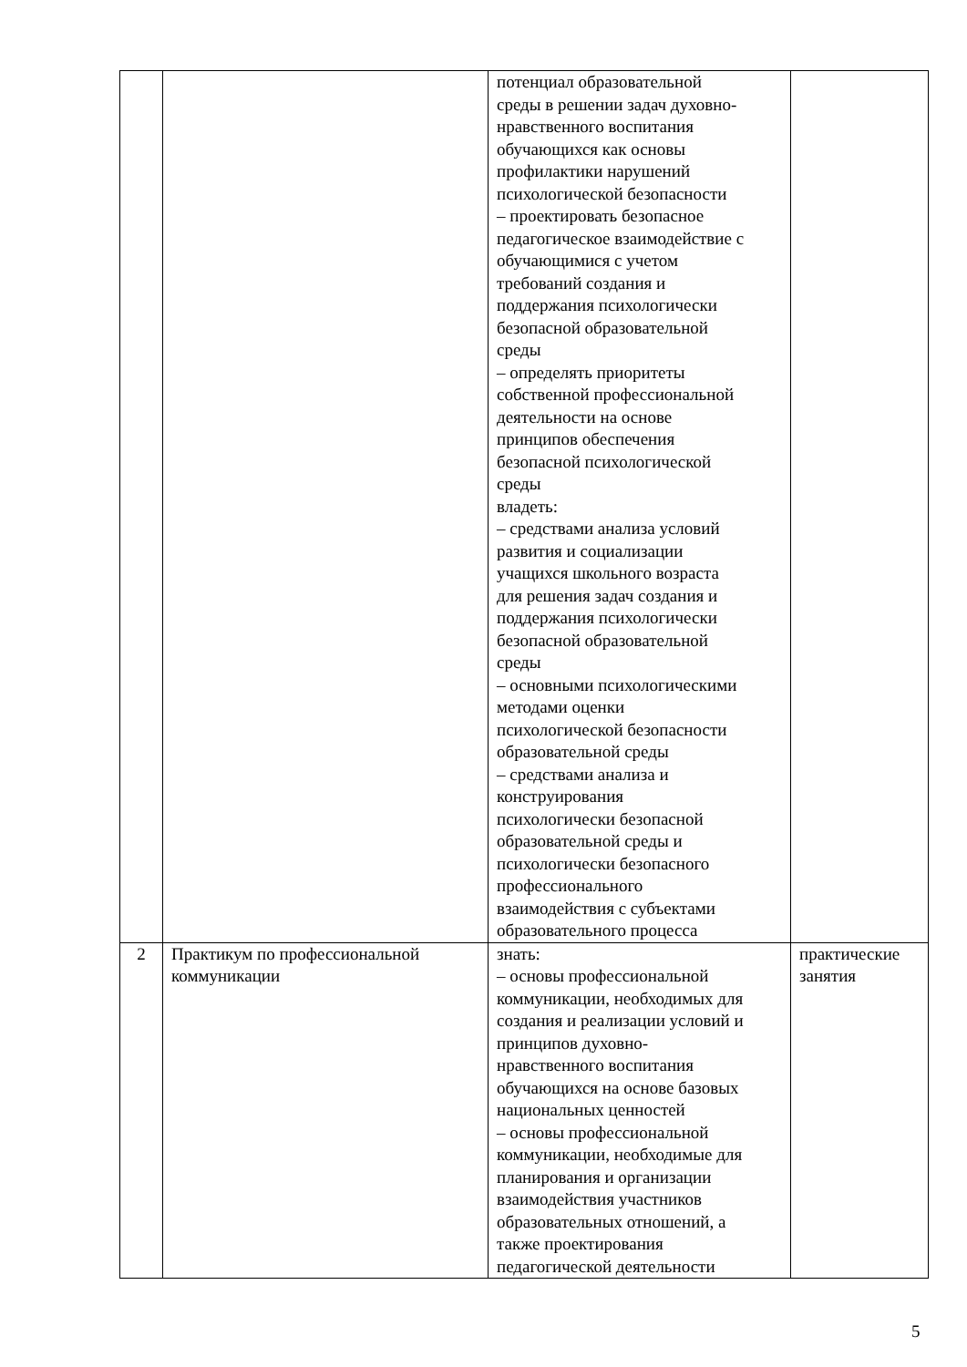| | | потенциал образовательной среды в решении задач духовно- нравственного воспитания обучающихся как основы профилактики нарушений психологической безопасности – проектировать безопасное педагогическое взаимодействие с обучающимися с учетом требований создания и поддержания психологически безопасной образовательной среды – определять приоритеты собственной профессиональной деятельности на основе принципов обеспечения безопасной психологической среды владеть: – средствами анализа условий развития и социализации учащихся школьного возраста для решения задач создания и поддержания психологически безопасной образовательной среды – основными психологическими методами оценки психологической безопасности образовательной среды – средствами анализа и конструирования психологически безопасной образовательной среды и психологически безопасного профессионального взаимодействия с субъектами образовательного процесса | |
| 2 | Практикум по профессиональной коммуникации | знать: – основы профессиональной коммуникации, необходимых для создания и реализации условий и принципов духовно- нравственного воспитания обучающихся на основе базовых национальных ценностей – основы профессиональной коммуникации, необходимые для планирования и организации взаимодействия участников образовательных отношений, а также проектирования педагогической деятельности | практические занятия |
5